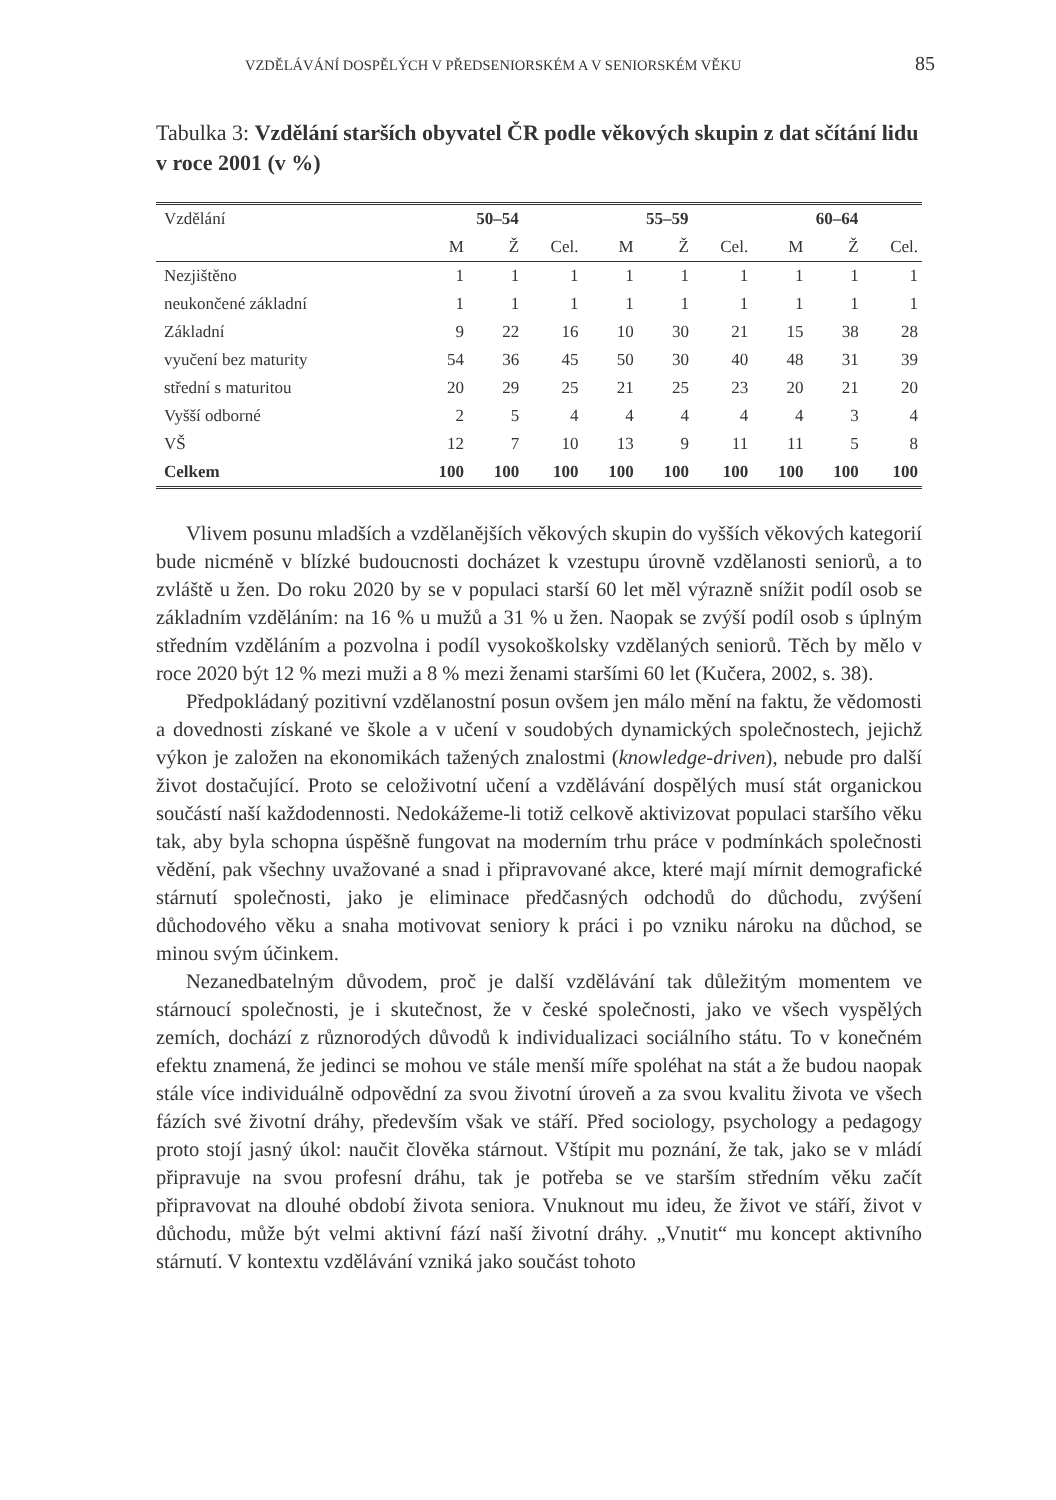VZDĚLÁVÁNÍ DOSPĚLÝCH V PŘEDSENIORSKÉM A V SENIORSKÉM VĚKU 85
Tabulka 3: Vzdělání starších obyvatel ČR podle věkových skupin z dat sčítání lidu v roce 2001 (v %)
| Vzdělání | 50–54 | | | 55–59 | | | 60–64 | | |
| --- | --- | --- | --- | --- | --- | --- | --- | --- | --- |
| | M | Ž | Cel. | M | Ž | Cel. | M | Ž | Cel. |
| Nezjištěno | 1 | 1 | 1 | 1 | 1 | 1 | 1 | 1 | 1 |
| neukončené základní | 1 | 1 | 1 | 1 | 1 | 1 | 1 | 1 | 1 |
| Základní | 9 | 22 | 16 | 10 | 30 | 21 | 15 | 38 | 28 |
| vyučení bez maturity | 54 | 36 | 45 | 50 | 30 | 40 | 48 | 31 | 39 |
| střední s maturitou | 20 | 29 | 25 | 21 | 25 | 23 | 20 | 21 | 20 |
| Vyšší odborné | 2 | 5 | 4 | 4 | 4 | 4 | 4 | 3 | 4 |
| VŠ | 12 | 7 | 10 | 13 | 9 | 11 | 11 | 5 | 8 |
| Celkem | 100 | 100 | 100 | 100 | 100 | 100 | 100 | 100 | 100 |
Vlivem posunu mladších a vzdělanějších věkových skupin do vyšších věkových kategorií bude nicméně v blízké budoucnosti docházet k vzestupu úrovně vzdělanosti seniorů, a to zvláště u žen. Do roku 2020 by se v populaci starší 60 let měl výrazně snížit podíl osob se základním vzděláním: na 16 % u mužů a 31 % u žen. Naopak se zvýší podíl osob s úplným středním vzděláním a pozvolna i podíl vysokoškolsky vzdělaných seniorů. Těch by mělo v roce 2020 být 12 % mezi muži a 8 % mezi ženami staršími 60 let (Kučera, 2002, s. 38).
Předpokládaný pozitivní vzdělanostní posun ovšem jen málo mění na faktu, že vědomosti a dovednosti získané ve škole a v učení v soudobých dynamických společnostech, jejichž výkon je založen na ekonomikách tažených znalostmi (knowledge-driven), nebude pro další život dostačující. Proto se celoživotní učení a vzdělávání dospělých musí stát organickou součástí naší každodennosti. Nedokážeme-li totiž celkově aktivizovat populaci staršího věku tak, aby byla schopna úspěšně fungovat na moderním trhu práce v podmínkách společnosti vědění, pak všechny uvažované a snad i připravované akce, které mají mírnit demografické stárnutí společnosti, jako je eliminace předčasných odchodů do důchodu, zvýšení důchodového věku a snaha motivovat seniory k práci i po vzniku nároku na důchod, se minou svým účinkem.
Nezanedbatelným důvodem, proč je další vzdělávání tak důležitým momentem ve stárnoucí společnosti, je i skutečnost, že v české společnosti, jako ve všech vyspělých zemích, dochází z různorodých důvodů k individualizaci sociálního státu. To v konečném efektu znamená, že jedinci se mohou ve stále menší míře spoléhat na stát a že budou naopak stále více individuálně odpovědní za svou životní úroveň a za svou kvalitu života ve všech fázích své životní dráhy, především však ve stáří. Před sociology, psychology a pedagogy proto stojí jasný úkol: naučit člověka stárnout. Vštípit mu poznání, že tak, jako se v mládí připravuje na svou profesní dráhu, tak je potřeba se ve starším středním věku začít připravovat na dlouhé období života seniora. Vnuknout mu ideu, že život ve stáří, život v důchodu, může být velmi aktivní fází naší životní dráhy. „Vnutit“ mu koncept aktivního stárnutí. V kontextu vzdělávání vzniká jako součást tohoto